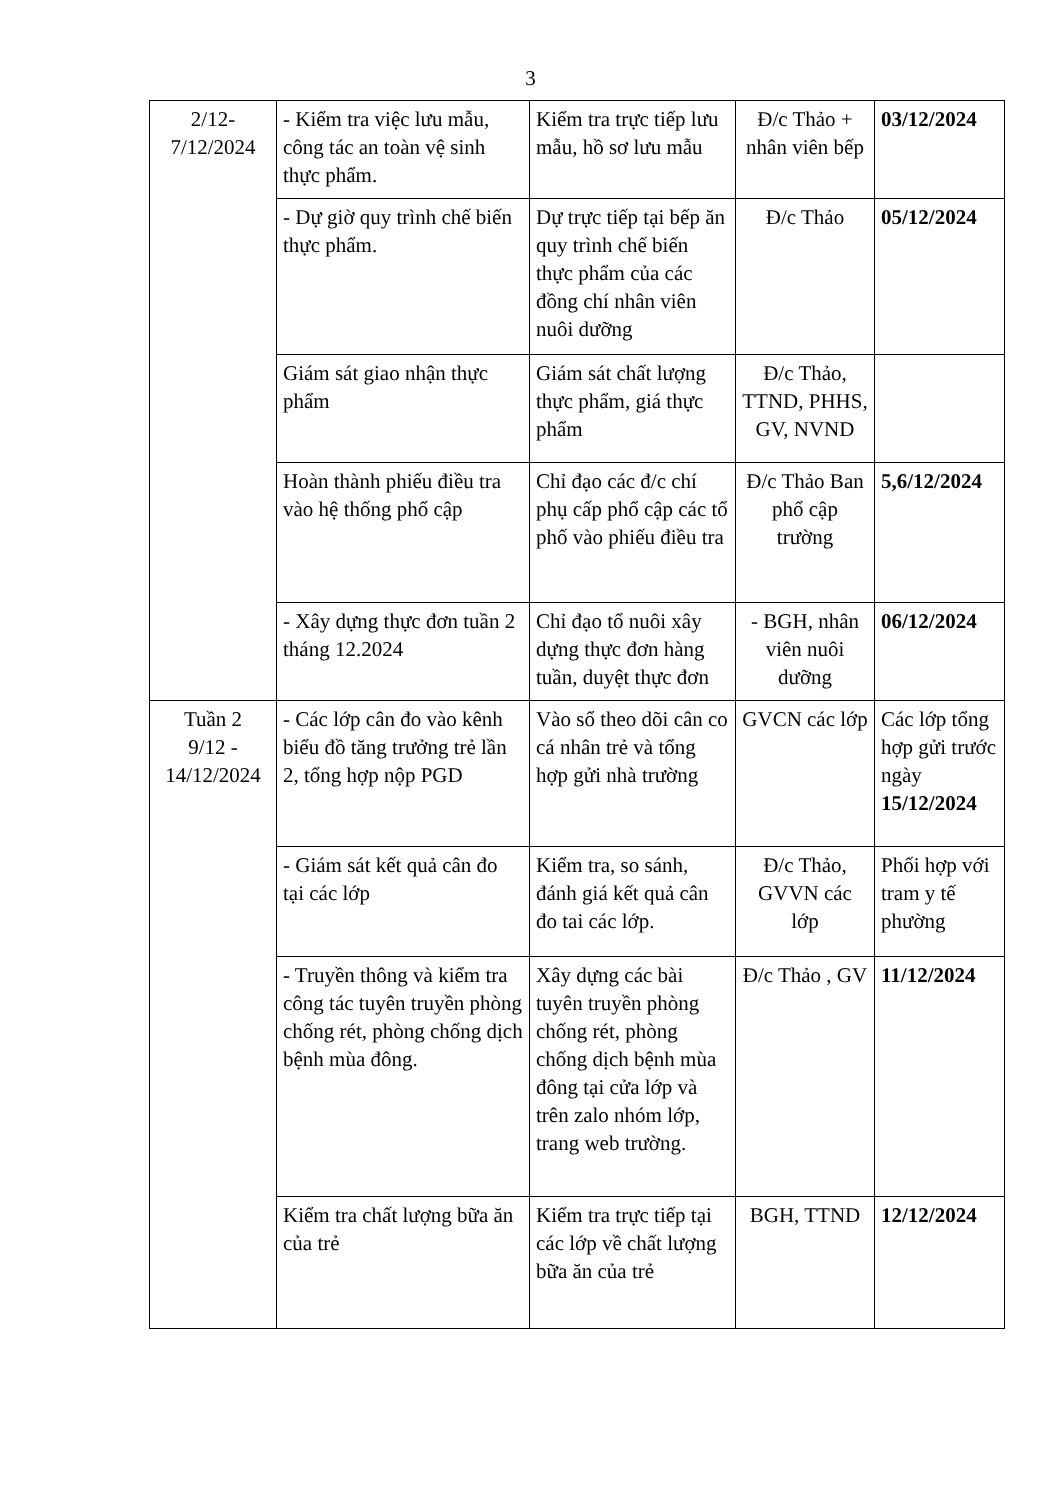3
| 2/12- 7/12/2024 | - Kiểm tra việc lưu mẫu, công tác an toàn vệ sinh thực phẩm. | Kiểm tra trực tiếp lưu mẫu, hồ sơ lưu mẫu | Đ/c Thảo + nhân viên bếp | 03/12/2024 |
| | - Dự giờ quy trình chế biến thực phẩm. | Dự trực tiếp tại bếp ăn quy trình chế biến thực phẩm của các đồng chí nhân viên nuôi dưỡng | Đ/c Thảo | 05/12/2024 |
| | Giám sát giao nhận thực phẩm | Giám sát chất lượng thực phẩm, giá thực phẩm | Đ/c Thảo, TTND, PHHS, GV, NVND | |
| | Hoàn thành phiếu điều tra vào hệ thống phổ cập | Chỉ đạo các đ/c chí phụ cấp phổ cập các tổ phố vào phiếu điều tra | Đ/c Thảo Ban phổ cập trường | 5,6/12/2024 |
| | - Xây dựng thực đơn tuần 2 tháng 12.2024 | Chỉ đạo tổ nuôi xây dựng thực đơn hàng tuần, duyệt thực đơn | - BGH, nhân viên nuôi dưỡng | 06/12/2024 |
| Tuần 2 9/12 - 14/12/2024 | - Các lớp cân đo vào kênh biểu đồ tăng trưởng trẻ lần 2, tổng hợp nộp PGD | Vào sổ theo dõi cân co cá nhân trẻ và tổng hợp gửi nhà trường | GVCN các lớp | Các lớp tổng hợp gửi trước ngày 15/12/2024 |
| | - Giám sát kết quả cân đo tại các lớp | Kiểm tra, so sánh, đánh giá kết quả cân đo tai các lớp. | Đ/c Thảo, GVVN các lớp | Phối hợp với tram y tế phường |
| | - Truyền thông và kiểm tra công tác tuyên truyền phòng chống rét, phòng chống dịch bệnh mùa đông. | Xây dựng các bài tuyên truyền phòng chống rét, phòng chống dịch bệnh mùa đông tại cửa lớp và trên zalo nhóm lớp, trang web trường. | Đ/c Thảo , GV | 11/12/2024 |
| | Kiểm tra chất lượng bữa ăn của trẻ | Kiểm tra trực tiếp tại các lớp về chất lượng bữa ăn của trẻ | BGH, TTND | 12/12/2024 |